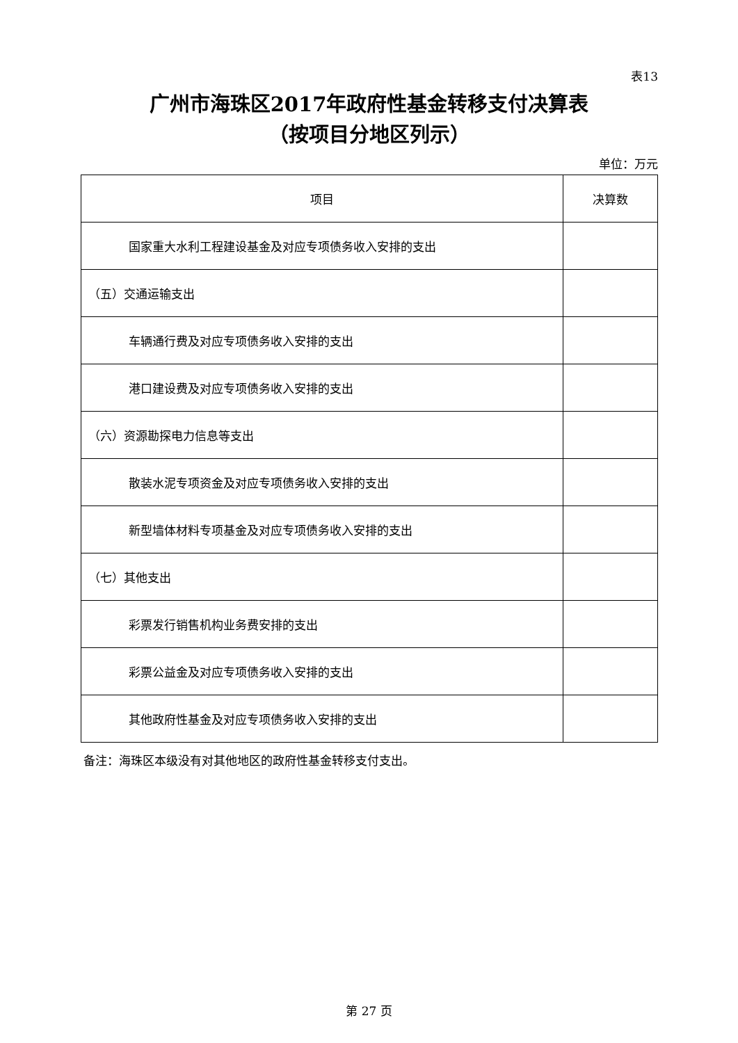表13
广州市海珠区2017年政府性基金转移支付决算表
（按项目分地区列示）
单位：万元
| 项目 | 决算数 |
| --- | --- |
| 国家重大水利工程建设基金及对应专项债务收入安排的支出 | |
| （五）交通运输支出 | |
| 车辆通行费及对应专项债务收入安排的支出 | |
| 港口建设费及对应专项债务收入安排的支出 | |
| （六）资源勘探电力信息等支出 | |
| 散装水泥专项资金及对应专项债务收入安排的支出 | |
| 新型墙体材料专项基金及对应专项债务收入安排的支出 | |
| （七）其他支出 | |
| 彩票发行销售机构业务费安排的支出 | |
| 彩票公益金及对应专项债务收入安排的支出 | |
| 其他政府性基金及对应专项债务收入安排的支出 | |
备注：海珠区本级没有对其他地区的政府性基金转移支付支出。
第 27 页